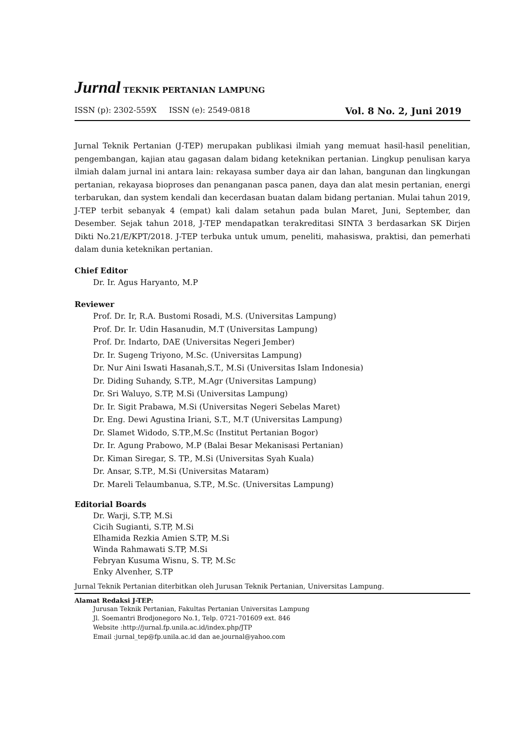Jurnal TEKNIK PERTANIAN LAMPUNG
ISSN (p): 2302-559X ISSN (e): 2549-0818 Vol. 8 No. 2, Juni 2019
Jurnal Teknik Pertanian (J-TEP) merupakan publikasi ilmiah yang memuat hasil-hasil penelitian, pengembangan, kajian atau gagasan dalam bidang keteknikan pertanian. Lingkup penulisan karya ilmiah dalam jurnal ini antara lain: rekayasa sumber daya air dan lahan, bangunan dan lingkungan pertanian, rekayasa bioproses dan penanganan pasca panen, daya dan alat mesin pertanian, energi terbarukan, dan system kendali dan kecerdasan buatan dalam bidang pertanian. Mulai tahun 2019, J-TEP terbit sebanyak 4 (empat) kali dalam setahun pada bulan Maret, Juni, September, dan Desember. Sejak tahun 2018, J-TEP mendapatkan terakreditasi SINTA 3 berdasarkan SK Dirjen Dikti No.21/E/KPT/2018. J-TEP terbuka untuk umum, peneliti, mahasiswa, praktisi, dan pemerhati dalam dunia keteknikan pertanian.
Chief Editor
Dr. Ir. Agus Haryanto, M.P
Reviewer
Prof. Dr. Ir, R.A. Bustomi Rosadi, M.S. (Universitas Lampung)
Prof. Dr. Ir. Udin Hasanudin, M.T (Universitas Lampung)
Prof. Dr. Indarto, DAE (Universitas Negeri Jember)
Dr. Ir. Sugeng Triyono, M.Sc. (Universitas Lampung)
Dr. Nur Aini Iswati Hasanah,S.T., M.Si (Universitas Islam Indonesia)
Dr. Diding Suhandy, S.TP., M.Agr (Universitas Lampung)
Dr. Sri Waluyo, S.TP, M.Si (Universitas Lampung)
Dr. Ir. Sigit Prabawa, M.Si (Universitas Negeri Sebelas Maret)
Dr. Eng. Dewi Agustina Iriani, S.T., M.T (Universitas Lampung)
Dr. Slamet Widodo, S.TP.,M.Sc (Institut Pertanian Bogor)
Dr. Ir. Agung Prabowo, M.P (Balai Besar Mekanisasi Pertanian)
Dr. Kiman Siregar, S. TP., M.Si (Universitas Syah Kuala)
Dr. Ansar, S.TP., M.Si (Universitas Mataram)
Dr. Mareli Telaumbanua, S.TP., M.Sc. (Universitas Lampung)
Editorial Boards
Dr. Warji, S.TP, M.Si
Cicih Sugianti, S.TP, M.Si
Elhamida Rezkia Amien S.TP, M.Si
Winda Rahmawati S.TP, M.Si
Febryan Kusuma Wisnu, S. TP, M.Sc
Enky Alvenher, S.TP
Jurnal Teknik Pertanian diterbitkan oleh Jurusan Teknik Pertanian, Universitas Lampung.
Alamat Redaksi J-TEP:
Jurusan Teknik Pertanian, Fakultas Pertanian Universitas Lampung
Jl. Soemantri Brodjonegoro No.1, Telp. 0721-701609 ext. 846
Website :http://jurnal.fp.unila.ac.id/index.php/JTP
Email :jurnal_tep@fp.unila.ac.id dan ae.journal@yahoo.com